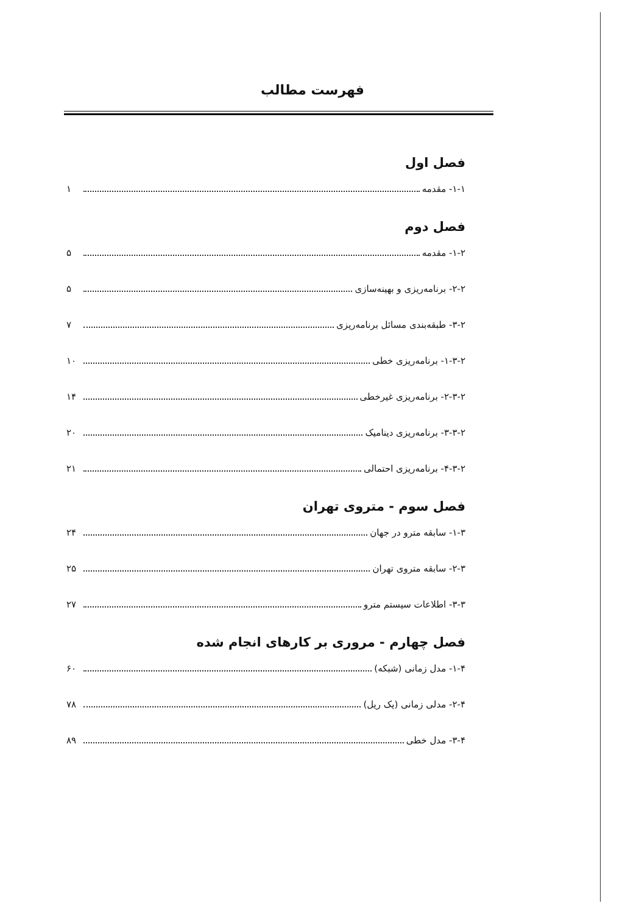فهرست مطالب
فصل اول
۱-۱- مقدمه ۱
فصل دوم
۱-۲- مقدمه ۵
۲-۲- برنامه‌ریزی و بهینه‌سازی ۵
۳-۲- طبقه‌بندی مسائل برنامه‌ریزی ۷
۱-۳-۲- برنامه‌ریزی خطی ۱۰
۲-۳-۲- برنامه‌ریزی غیرخطی ۱۴
۳-۳-۲- برنامه‌ریزی دینامیک ۲۰
۴-۳-۲- برنامه‌ریزی احتمالی ۲۱
فصل سوم - متروی تهران
۱-۳- سابقه مترو در جهان ۲۴
۲-۳- سابقه متروی تهران ۲۵
۳-۳- اطلاعات سیستم مترو ۲۷
فصل چهارم - مروری بر کارهای انجام شده
۱-۴- مدل زمانی (شبکه) ۶۰
۲-۴- مدلی زمانی (یک ریل) ۷۸
۳-۴- مدل خطی ۸۹